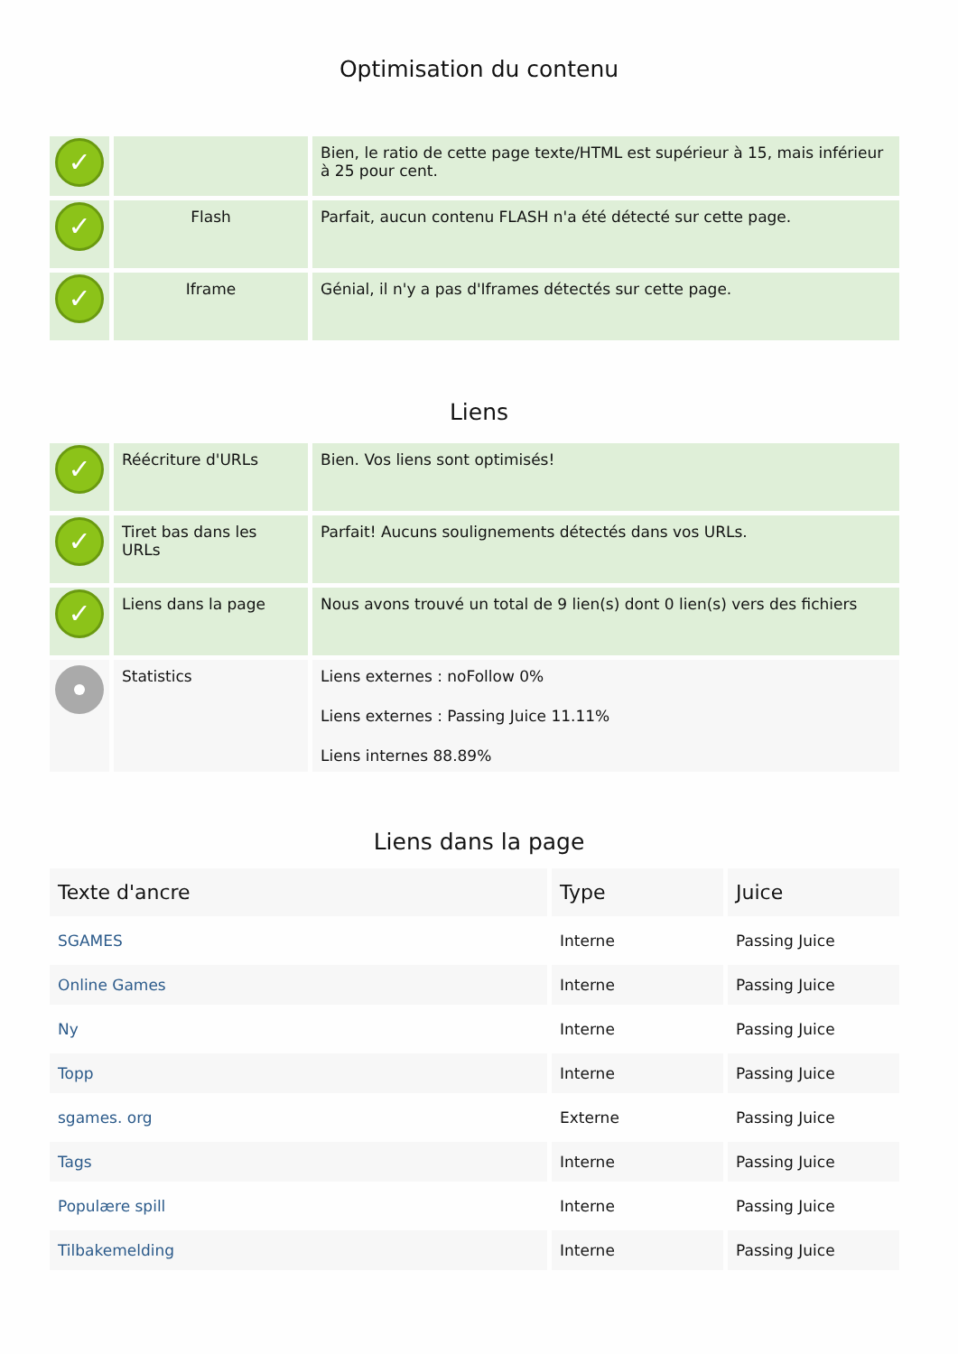Optimisation du contenu
| ✓ | | Bien, le ratio de cette page texte/HTML est supérieur à 15, mais inférieur à 25 pour cent. |
| ✓ | Flash | Parfait, aucun contenu FLASH n'a été détecté sur cette page. |
| ✓ | Iframe | Génial, il n'y a pas d'Iframes détectés sur cette page. |
Liens
| ✓ | Réécriture d'URLs | Bien. Vos liens sont optimisés! |
| ✓ | Tiret bas dans les URLs | Parfait! Aucuns soulignements détectés dans vos URLs. |
| ✓ | Liens dans la page | Nous avons trouvé un total de 9 lien(s) dont 0 lien(s) vers des fichiers |
| | Statistics | Liens externes : noFollow 0% Liens externes : Passing Juice 11.11% Liens internes 88.89% |
Liens dans la page
| Texte d'ancre | Type | Juice |
| --- | --- | --- |
| SGAMES | Interne | Passing Juice |
| Online Games | Interne | Passing Juice |
| Ny | Interne | Passing Juice |
| Topp | Interne | Passing Juice |
| sgames. org | Externe | Passing Juice |
| Tags | Interne | Passing Juice |
| Populære spill | Interne | Passing Juice |
| Tilbakemelding | Interne | Passing Juice |